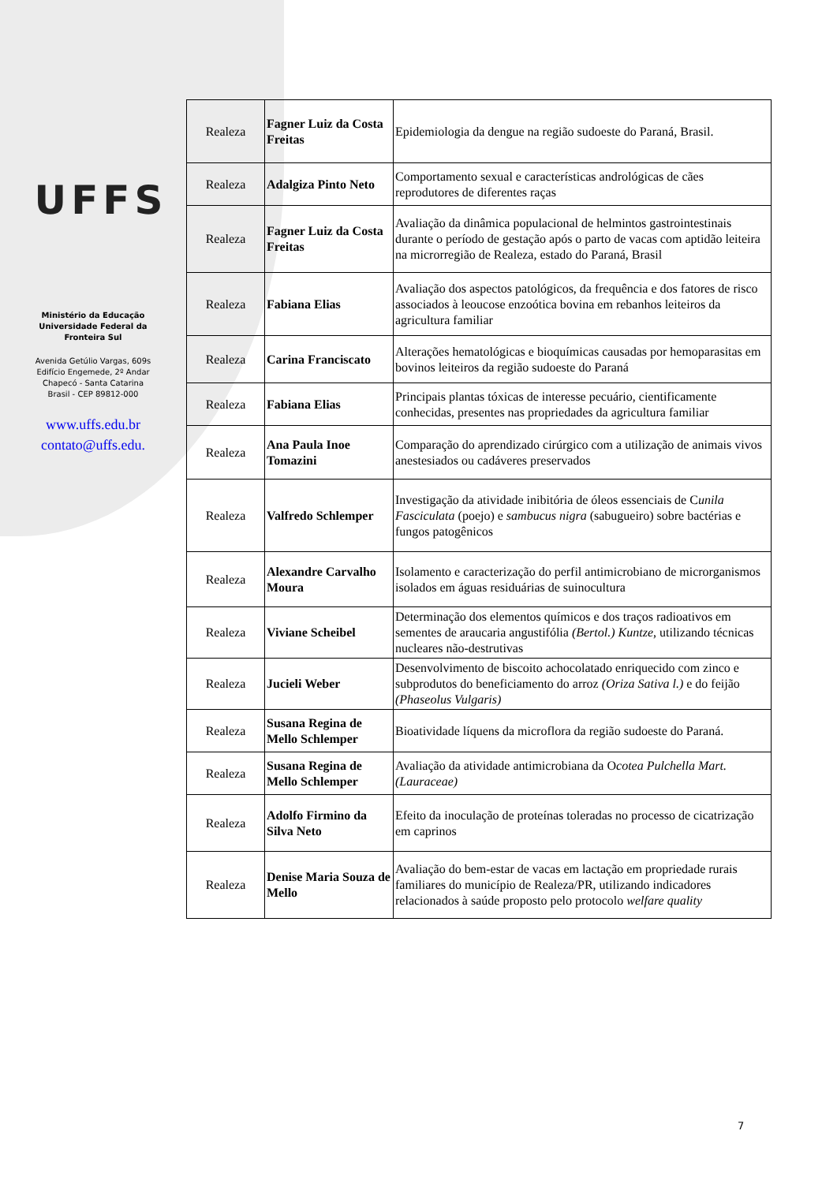UFFS
Ministério da Educação
Universidade Federal da
Fronteira Sul
Avenida Getúlio Vargas, 609s
Edifício Engemede, 2º Andar
Chapecó - Santa Catarina
Brasil - CEP 89812-000
www.uffs.edu.br
contato@uffs.edu.
| Realeza | Fagner Luiz da Costa Freitas | Epidemiologia da dengue na região sudoeste do Paraná, Brasil. |
| Realeza | Adalgiza Pinto Neto | Comportamento sexual e características andrológicas de cães reprodutores de diferentes raças |
| Realeza | Fagner Luiz da Costa Freitas | Avaliação da dinâmica populacional de helmintos gastrointestinais durante o período de gestação após o parto de vacas com aptidão leiteira na microrregião de Realeza, estado do Paraná, Brasil |
| Realeza | Fabiana Elias | Avaliação dos aspectos patológicos, da frequência e dos fatores de risco associados à leoucose enzoótica bovina em rebanhos leiteiros da agricultura familiar |
| Realeza | Carina Franciscato | Alterações hematológicas e bioquímicas causadas por hemoparasitas em bovinos leiteiros da região sudoeste do Paraná |
| Realeza | Fabiana Elias | Principais plantas tóxicas de interesse pecuário, cientificamente conhecidas, presentes nas propriedades da agricultura familiar |
| Realeza | Ana Paula Inoe Tomazini | Comparação do aprendizado cirúrgico com a utilização de animais vivos anestesiados ou cadáveres preservados |
| Realeza | Valfredo Schlemper | Investigação da atividade inibitória de óleos essenciais de C unila Fasciculata (poejo) e sambucus nigra (sabugueiro) sobre bactérias e fungos patogênicos |
| Realeza | Alexandre Carvalho Moura | Isolamento e caracterização do perfil antimicrobiano de microrganismos isolados em águas residuárias de suinocultura |
| Realeza | Viviane Scheibel | Determinação dos elementos químicos e dos traços radioativos em sementes de araucaria angustifólia (Bertol.) Kuntze , utilizando técnicas nucleares não-destrutivas |
| Realeza | Jucieli Weber | Desenvolvimento de biscoito achocolatado enriquecido com zinco e subprodutos do beneficiamento do arroz (Oriza Sativa l.) e do feijão (Phaseolus Vulgaris) |
| Realeza | Susana Regina de Mello Schlemper | Bioatividade líquens da microflora da região sudoeste do Paraná. |
| Realeza | Susana Regina de Mello Schlemper | Avaliação da atividade antimicrobiana da O cotea Pulchella Mart. (Lauraceae) |
| Realeza | Adolfo Firmino da Silva Neto | Efeito da inoculação de proteínas toleradas no processo de cicatrização em caprinos |
| Realeza | Denise Maria Souza de Mello | Avaliação do bem-estar de vacas em lactação em propriedade rurais familiares do município de Realeza/PR, utilizando indicadores relacionados à saúde proposto pelo protocolo welfare quality |
7